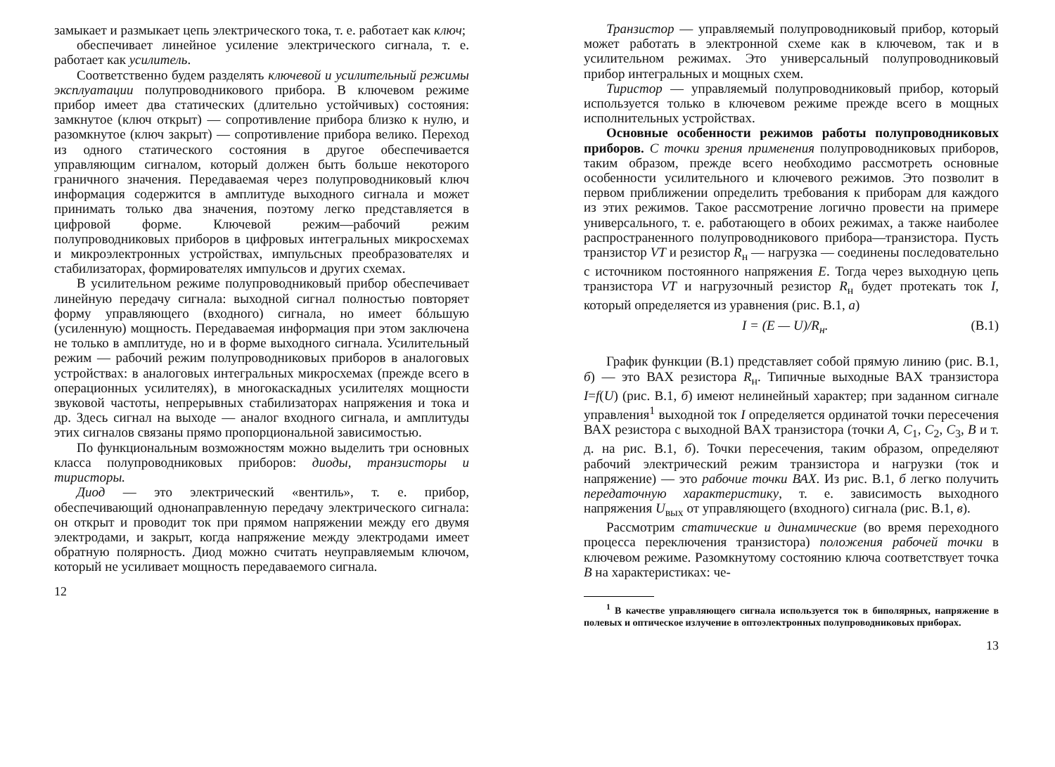замыкает и размыкает цепь электрического тока, т. е. работает как ключ;
обеспечивает линейное усиление электрического сигнала, т. е. работает как усилитель.
Соответственно будем разделять ключевой и усилительный режимы эксплуатации полупроводникового прибора. В ключевом режиме прибор имеет два статических (длительно устойчивых) состояния: замкнутое (ключ открыт) — сопротивление прибора близко к нулю, и разомкнутое (ключ закрыт) — сопротивление прибора велико. Переход из одного статического состояния в другое обеспечивается управляющим сигналом, который должен быть больше некоторого граничного значения. Передаваемая через полупроводниковый ключ информация содержится в амплитуде выходного сигнала и может принимать только два значения, поэтому легко представляется в цифровой форме. Ключевой режим—рабочий режим полупроводниковых приборов в цифровых интегральных микросхемах и микроэлектронных устройствах, импульсных преобразователях и стабилизаторах, формирователях импульсов и других схемах.
В усилительном режиме полупроводниковый прибор обеспечивает линейную передачу сигнала: выходной сигнал полностью повторяет форму управляющего (входного) сигнала, но имеет бóльшую (усиленную) мощность. Передаваемая информация при этом заключена не только в амплитуде, но и в форме выходного сигнала. Усилительный режим — рабочий режим полупроводниковых приборов в аналоговых устройствах: в аналоговых интегральных микросхемах (прежде всего в операционных усилителях), в многокаскадных усилителях мощности звуковой частоты, непрерывных стабилизаторах напряжения и тока и др. Здесь сигнал на выходе — аналог входного сигнала, и амплитуды этих сигналов связаны прямо пропорциональной зависимостью.
По функциональным возможностям можно выделить три основных класса полупроводниковых приборов: диоды, транзисторы и тиристоры.
Диод — это электрический «вентиль», т. е. прибор, обеспечивающий однонаправленную передачу электрического сигнала: он открыт и проводит ток при прямом напряжении между его двумя электродами, и закрыт, когда напряжение между электродами имеет обратную полярность. Диод можно считать неуправляемым ключом, который не усиливает мощность передаваемого сигнала.
12
Транзистор — управляемый полупроводниковый прибор, который может работать в электронной схеме как в ключевом, так и в усилительном режимах. Это универсальный полупроводниковый прибор интегральных и мощных схем.
Тиристор — управляемый полупроводниковый прибор, который используется только в ключевом режиме прежде всего в мощных исполнительных устройствах.
Основные особенности режимов работы полупроводниковых приборов. С точки зрения применения полупроводниковых приборов, таким образом, прежде всего необходимо рассмотреть основные особенности усилительного и ключевого режимов. Это позволит в первом приближении определить требования к приборам для каждого из этих режимов. Такое рассмотрение логично провести на примере универсального, т. е. работающего в обоих режимах, а также наиболее распространенного полупроводникового прибора—транзистора. Пусть транзистор VT и резистор R<sub>н</sub> — нагрузка — соединены последовательно с источником постоянного напряжения E. Тогда через выходную цепь транзистора VT и нагрузочный резистор R<sub>н</sub> будет протекать ток I, который определяется из уравнения (рис. В.1, а)
I = (E — U)/R<sub>н</sub>. (В.1)
График функции (В.1) представляет собой прямую линию (рис. В.1, б) — это ВАХ резистора R<sub>н</sub>. Типичные выходные ВАХ транзистора I=f(U) (рис. В.1, б) имеют нелинейный характер; при заданном сигнале управления<sup>1</sup> выходной ток I определяется ординатой точки пересечения ВАХ резистора с выходной ВАХ транзистора (точки A, C<sub>1</sub>, C<sub>2</sub>, C<sub>3</sub>, B и т. д. на рис. В.1, б). Точки пересечения, таким образом, определяют рабочий электрический режим транзистора и нагрузки (ток и напряжение) — это рабочие точки ВАХ. Из рис. В.1, б легко получить передаточную характеристику, т. е. зависимость выходного напряжения U<sub>вых</sub> от управляющего (входного) сигнала (рис. В.1, в).
Рассмотрим статические и динамические (во время переходного процесса переключения транзистора) положения рабочей точки в ключевом режиме. Разомкнутому состоянию ключа соответствует точка B на характеристиках: че-
<sup>1</sup> В качестве управляющего сигнала используется ток в биполярных, напряжение в полевых и оптическое излучение в оптоэлектронных полупроводниковых приборах.
13